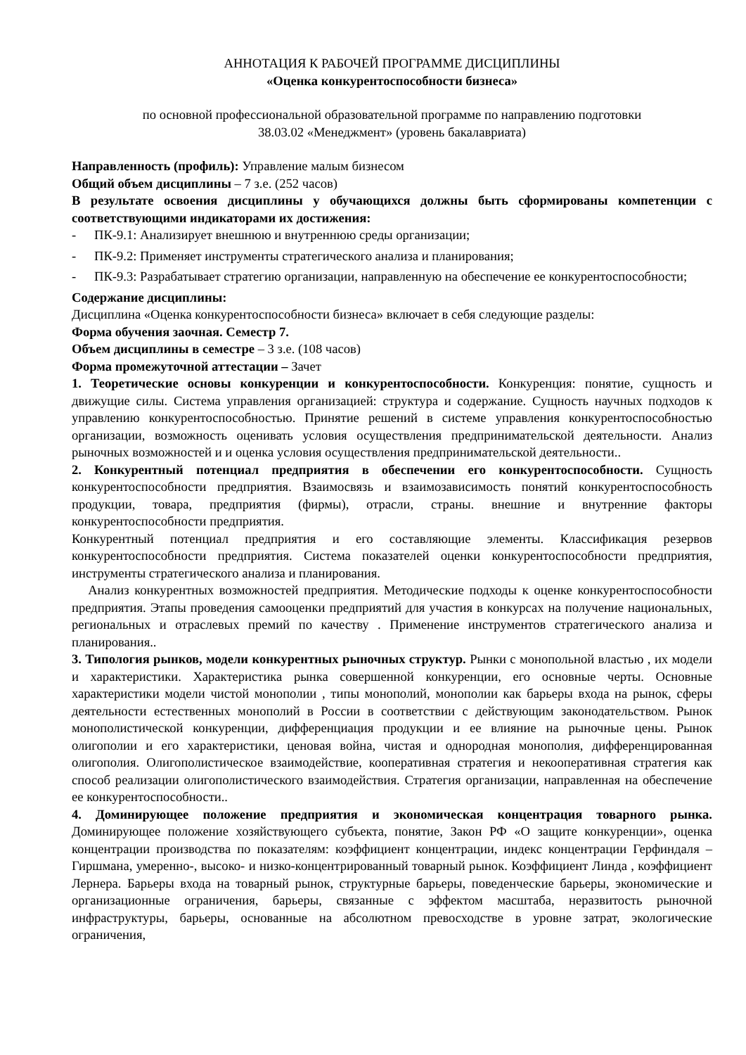АННОТАЦИЯ К РАБОЧЕЙ ПРОГРАММЕ ДИСЦИПЛИНЫ
«Оценка конкурентоспособности бизнеса»
по основной профессиональной образовательной программе по направлению подготовки
38.03.02 «Менеджмент» (уровень бакалавриата)
Направленность (профиль): Управление малым бизнесом
Общий объем дисциплины – 7 з.е. (252 часов)
В результате освоения дисциплины у обучающихся должны быть сформированы компетенции с соответствующими индикаторами их достижения:
- ПК-9.1: Анализирует внешнюю и внутреннюю среды организации;
- ПК-9.2: Применяет инструменты стратегического анализа и планирования;
- ПК-9.3: Разрабатывает стратегию организации, направленную на обеспечение ее конкурентоспособности;
Содержание дисциплины:
Дисциплина «Оценка конкурентоспособности бизнеса» включает в себя следующие разделы:
Форма обучения заочная. Семестр 7.
Объем дисциплины в семестре – 3 з.е. (108 часов)
Форма промежуточной аттестации – Зачет
1. Теоретические основы конкуренции и конкурентоспособности. Конкуренция: понятие, сущность и движущие силы. Система управления организацией: структура и содержание. Сущность научных подходов к управлению конкурентоспособностью. Принятие решений в системе управления конкурентоспособностью организации, возможность оценивать условия осуществления предпринимательской деятельности. Анализ рыночных возможностей и и оценка условия осуществления предпринимательской деятельности..
2. Конкурентный потенциал предприятия в обеспечении его конкурентоспособности. Сущность конкурентоспособности предприятия. Взаимосвязь и взаимозависимость понятий конкурентоспособность продукции, товара, предприятия (фирмы), отрасли, страны. внешние и внутренние факторы конкурентоспособности предприятия.
Конкурентный потенциал предприятия и его составляющие элементы. Классификация резервов конкурентоспособности предприятия. Система показателей оценки конкурентоспособности предприятия, инструменты стратегического анализа и планирования.
Анализ конкурентных возможностей предприятия. Методические подходы к оценке конкурентоспособности предприятия. Этапы проведения самооценки предприятий для участия в конкурсах на получение национальных, региональных и отраслевых премий по качеству . Применение инструментов стратегического анализа и планирования..
3. Типология рынков, модели конкурентных рыночных структур. Рынки с монопольной властью , их модели и характеристики. Характеристика рынка совершенной конкуренции, его основные черты. Основные характеристики модели чистой монополии , типы монополий, монополии как барьеры входа на рынок, сферы деятельности естественных монополий в России в соответствии с действующим законодательством. Рынок монополистической конкуренции, дифференциация продукции и ее влияние на рыночные цены. Рынок олигополии и его характеристики, ценовая война, чистая и однородная монополия, дифференцированная олигополия. Олигополистическое взаимодействие, кооперативная стратегия и некооперативная стратегия как способ реализации олигополистического взаимодействия. Стратегия организации, направленная на обеспечение ее конкурентоспособности..
4. Доминирующее положение предприятия и экономическая концентрация товарного рынка. Доминирующее положение хозяйствующего субъекта, понятие, Закон РФ «О защите конкуренции», оценка концентрации производства по показателям: коэффициент концентрации, индекс концентрации Герфиндаля – Гиршмана, умеренно-, высоко- и низко-концентрированный товарный рынок. Коэффициент Линда , коэффициент Лернера. Барьеры входа на товарный рынок, структурные барьеры, поведенческие барьеры, экономические и организационные ограничения, барьеры, связанные с эффектом масштаба, неразвитость рыночной инфраструктуры, барьеры, основанные на абсолютном превосходстве в уровне затрат, экологические ограничения,